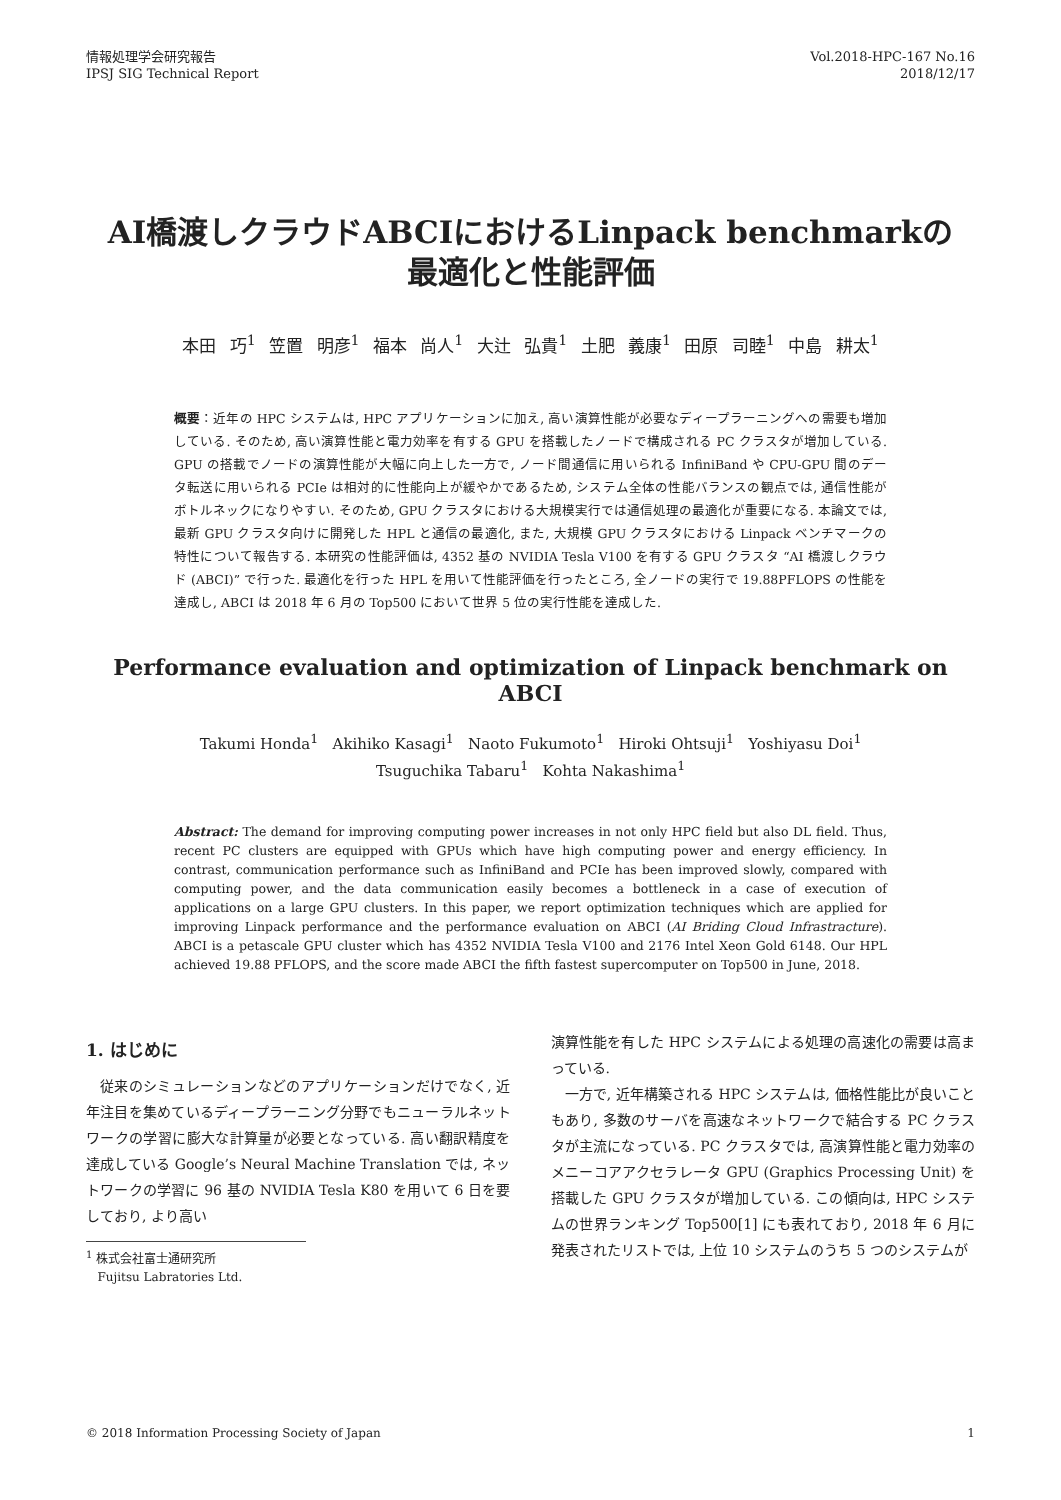情報処理学会研究報告
IPSJ SIG Technical Report
Vol.2018-HPC-167 No.16
2018/12/17
AI橋渡しクラウドABCIにおけるLinpack benchmarkの
最適化と性能評価
本田 巧<sup>1</sup> 笠置 明彦<sup>1</sup> 福本 尚人<sup>1</sup> 大辻 弘貴<sup>1</sup> 土肥 義康<sup>1</sup> 田原 司睦<sup>1</sup> 中島 耕太<sup>1</sup>
概要：近年の HPC システムは, HPC アプリケーションに加え, 高い演算性能が必要なディープラーニングへの需要も増加している. そのため, 高い演算性能と電力効率を有する GPU を搭載したノードで構成される PC クラスタが増加している. GPU の搭載でノードの演算性能が大幅に向上した一方で, ノード間通信に用いられる InfiniBand や CPU-GPU 間のデータ転送に用いられる PCIe は相対的に性能向上が緩やかであるため, システム全体の性能バランスの観点では, 通信性能がボトルネックになりやすい. そのため, GPU クラスタにおける大規模実行では通信処理の最適化が重要になる. 本論文では, 最新 GPU クラスタ向けに開発した HPL と通信の最適化, また, 大規模 GPU クラスタにおける Linpack ベンチマークの特性について報告する. 本研究の性能評価は, 4352 基の NVIDIA Tesla V100 を有する GPU クラスタ “AI 橋渡しクラウド (ABCI)” で行った. 最適化を行った HPL を用いて性能評価を行ったところ, 全ノードの実行で 19.88PFLOPS の性能を達成し, ABCI は 2018 年 6 月の Top500 において世界 5 位の実行性能を達成した.
Performance evaluation and optimization of Linpack benchmark on ABCI
Takumi Honda<sup>1</sup> Akihiko Kasagi<sup>1</sup> Naoto Fukumoto<sup>1</sup> Hiroki Ohtsuji<sup>1</sup> Yoshiyasu Doi<sup>1</sup>
Tsuguchika Tabaru<sup>1</sup> Kohta Nakashima<sup>1</sup>
Abstract: The demand for improving computing power increases in not only HPC field but also DL field. Thus, recent PC clusters are equipped with GPUs which have high computing power and energy efficiency. In contrast, communication performance such as InfiniBand and PCIe has been improved slowly, compared with computing power, and the data communication easily becomes a bottleneck in a case of execution of applications on a large GPU clusters. In this paper, we report optimization techniques which are applied for improving Linpack performance and the performance evaluation on ABCI (AI Briding Cloud Infrastracture). ABCI is a petascale GPU cluster which has 4352 NVIDIA Tesla V100 and 2176 Intel Xeon Gold 6148. Our HPL achieved 19.88 PFLOPS, and the score made ABCI the fifth fastest supercomputer on Top500 in June, 2018.
1. はじめに
従来のシミュレーションなどのアプリケーションだけでなく, 近年注目を集めているディープラーニング分野でもニューラルネットワークの学習に膨大な計算量が必要となっている. 高い翻訳精度を達成している Google’s Neural Machine Translation では, ネットワークの学習に 96 基の NVIDIA Tesla K80 を用いて 6 日を要しており, より高い
<sup>1</sup> 株式会社富士通研究所
Fujitsu Labratories Ltd.
演算性能を有した HPC システムによる処理の高速化の需要は高まっている.
一方で, 近年構築される HPC システムは, 価格性能比が良いこともあり, 多数のサーバを高速なネットワークで結合する PC クラスタが主流になっている. PC クラスタでは, 高演算性能と電力効率のメニーコアアクセラレータ GPU (Graphics Processing Unit) を搭載した GPU クラスタが増加している. この傾向は, HPC システムの世界ランキング Top500[1] にも表れており, 2018 年 6 月に発表されたリストでは, 上位 10 システムのうち 5 つのシステムが
© 2018 Information Processing Society of Japan 1